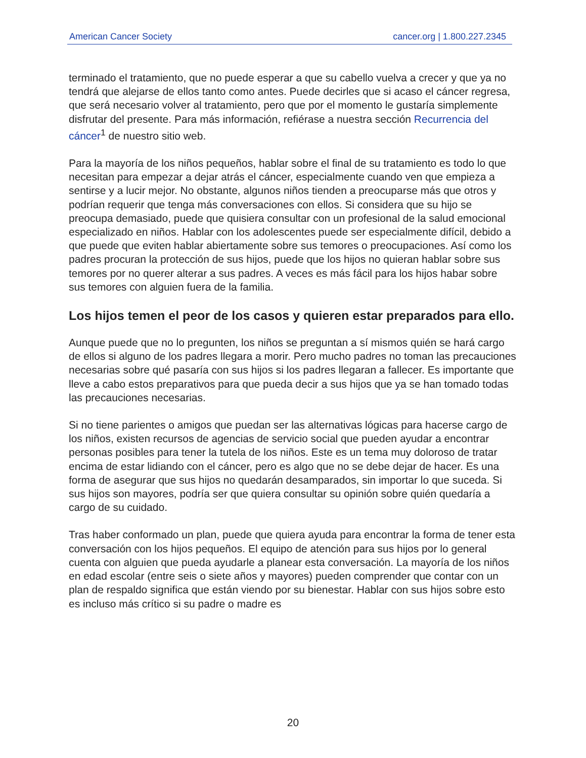American Cancer Society cancer.org | 1.800.227.2345
terminado el tratamiento, que no puede esperar a que su cabello vuelva a crecer y que ya no tendrá que alejarse de ellos tanto como antes. Puede decirles que si acaso el cáncer regresa, que será necesario volver al tratamiento, pero que por el momento le gustaría simplemente disfrutar del presente. Para más información, refiérase a nuestra sección Recurrencia del cáncer<sup>1</sup> de nuestro sitio web.
Para la mayoría de los niños pequeños, hablar sobre el final de su tratamiento es todo lo que necesitan para empezar a dejar atrás el cáncer, especialmente cuando ven que empieza a sentirse y a lucir mejor. No obstante, algunos niños tienden a preocuparse más que otros y podrían requerir que tenga más conversaciones con ellos. Si considera que su hijo se preocupa demasiado, puede que quisiera consultar con un profesional de la salud emocional especializado en niños. Hablar con los adolescentes puede ser especialmente difícil, debido a que puede que eviten hablar abiertamente sobre sus temores o preocupaciones. Así como los padres procuran la protección de sus hijos, puede que los hijos no quieran hablar sobre sus temores por no querer alterar a sus padres. A veces es más fácil para los hijos habar sobre sus temores con alguien fuera de la familia.
Los hijos temen el peor de los casos y quieren estar preparados para ello.
Aunque puede que no lo pregunten, los niños se preguntan a sí mismos quién se hará cargo de ellos si alguno de los padres llegara a morir. Pero mucho padres no toman las precauciones necesarias sobre qué pasaría con sus hijos si los padres llegaran a fallecer. Es importante que lleve a cabo estos preparativos para que pueda decir a sus hijos que ya se han tomado todas las precauciones necesarias.
Si no tiene parientes o amigos que puedan ser las alternativas lógicas para hacerse cargo de los niños, existen recursos de agencias de servicio social que pueden ayudar a encontrar personas posibles para tener la tutela de los niños. Este es un tema muy doloroso de tratar encima de estar lidiando con el cáncer, pero es algo que no se debe dejar de hacer. Es una forma de asegurar que sus hijos no quedarán desamparados, sin importar lo que suceda. Si sus hijos son mayores, podría ser que quiera consultar su opinión sobre quién quedaría a cargo de su cuidado.
Tras haber conformado un plan, puede que quiera ayuda para encontrar la forma de tener esta conversación con los hijos pequeños. El equipo de atención para sus hijos por lo general cuenta con alguien que pueda ayudarle a planear esta conversación. La mayoría de los niños en edad escolar (entre seis o siete años y mayores) pueden comprender que contar con un plan de respaldo significa que están viendo por su bienestar. Hablar con sus hijos sobre esto es incluso más crítico si su padre o madre es
20